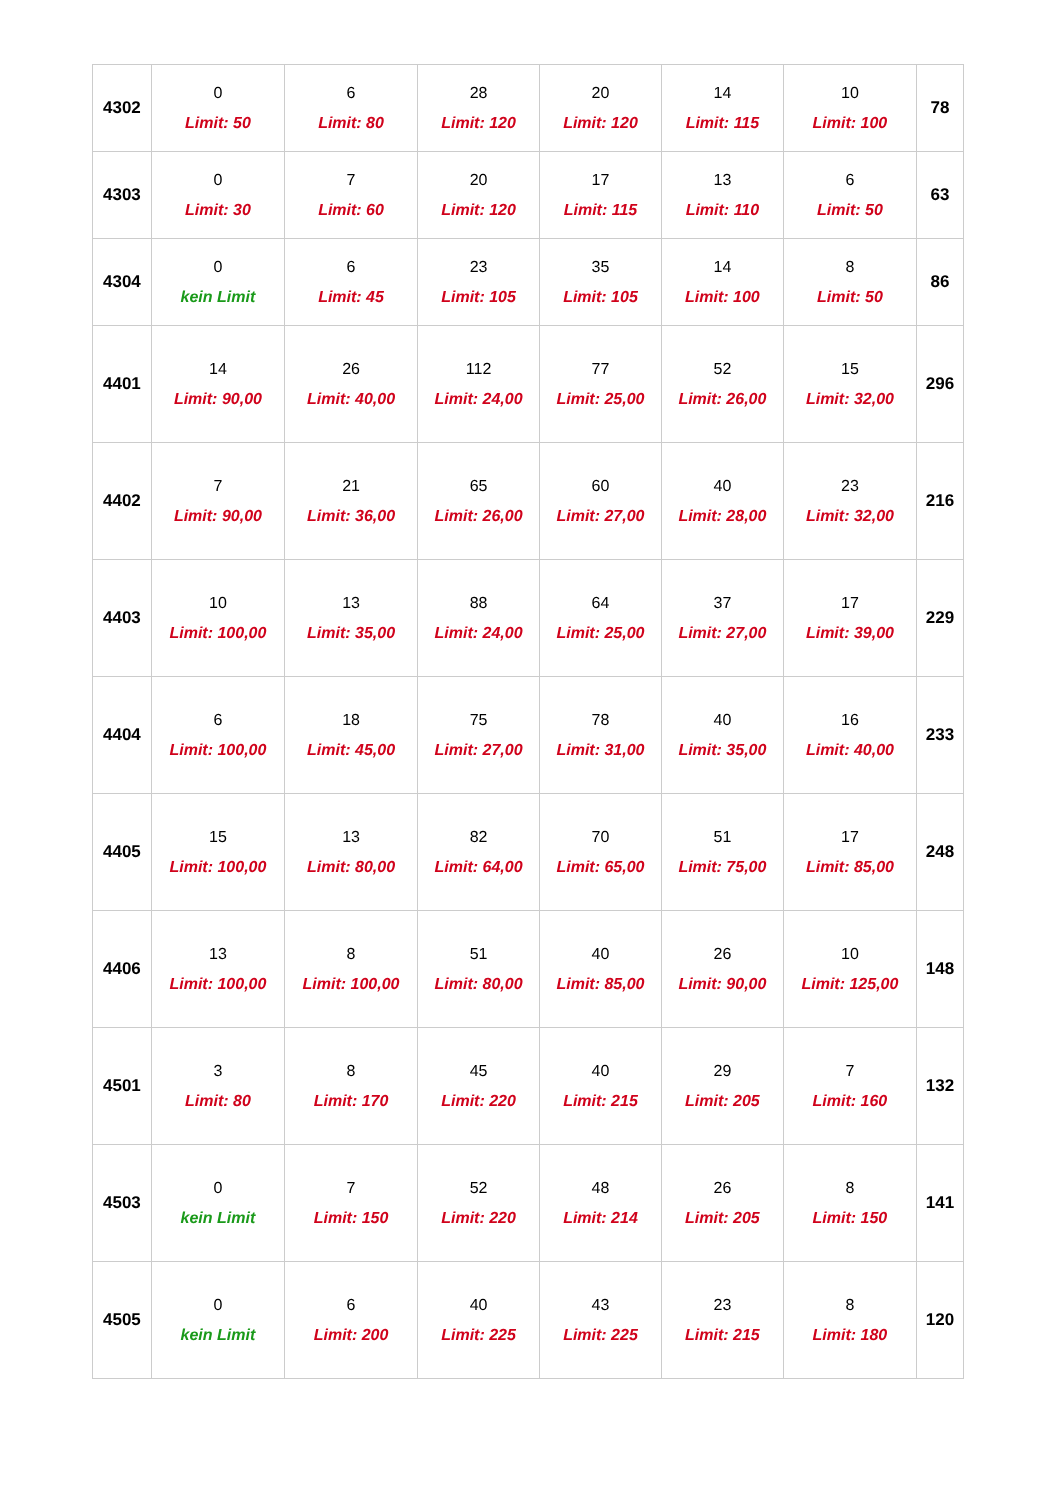| 4302 | 0 Limit: 50 | 6 Limit: 80 | 28 Limit: 120 | 20 Limit: 120 | 14 Limit: 115 | 10 Limit: 100 | 78 |
| 4303 | 0 Limit: 30 | 7 Limit: 60 | 20 Limit: 120 | 17 Limit: 115 | 13 Limit: 110 | 6 Limit: 50 | 63 |
| 4304 | 0 kein Limit | 6 Limit: 45 | 23 Limit: 105 | 35 Limit: 105 | 14 Limit: 100 | 8 Limit: 50 | 86 |
| 4401 | 14 Limit: 90,00 | 26 Limit: 40,00 | 112 Limit: 24,00 | 77 Limit: 25,00 | 52 Limit: 26,00 | 15 Limit: 32,00 | 296 |
| 4402 | 7 Limit: 90,00 | 21 Limit: 36,00 | 65 Limit: 26,00 | 60 Limit: 27,00 | 40 Limit: 28,00 | 23 Limit: 32,00 | 216 |
| 4403 | 10 Limit: 100,00 | 13 Limit: 35,00 | 88 Limit: 24,00 | 64 Limit: 25,00 | 37 Limit: 27,00 | 17 Limit: 39,00 | 229 |
| 4404 | 6 Limit: 100,00 | 18 Limit: 45,00 | 75 Limit: 27,00 | 78 Limit: 31,00 | 40 Limit: 35,00 | 16 Limit: 40,00 | 233 |
| 4405 | 15 Limit: 100,00 | 13 Limit: 80,00 | 82 Limit: 64,00 | 70 Limit: 65,00 | 51 Limit: 75,00 | 17 Limit: 85,00 | 248 |
| 4406 | 13 Limit: 100,00 | 8 Limit: 100,00 | 51 Limit: 80,00 | 40 Limit: 85,00 | 26 Limit: 90,00 | 10 Limit: 125,00 | 148 |
| 4501 | 3 Limit: 80 | 8 Limit: 170 | 45 Limit: 220 | 40 Limit: 215 | 29 Limit: 205 | 7 Limit: 160 | 132 |
| 4503 | 0 kein Limit | 7 Limit: 150 | 52 Limit: 220 | 48 Limit: 214 | 26 Limit: 205 | 8 Limit: 150 | 141 |
| 4505 | 0 kein Limit | 6 Limit: 200 | 40 Limit: 225 | 43 Limit: 225 | 23 Limit: 215 | 8 Limit: 180 | 120 |